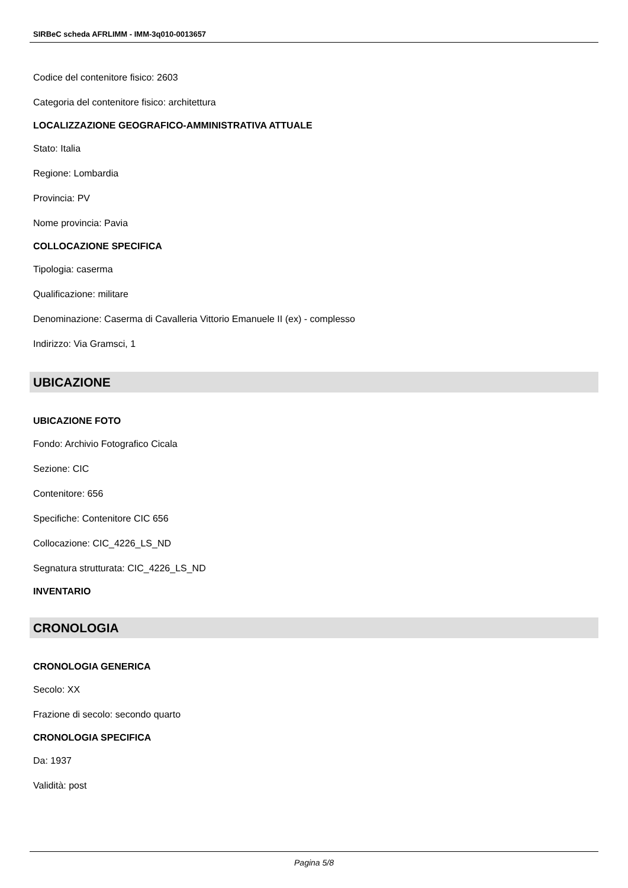SIRBeC scheda AFRLIMM - IMM-3q010-0013657
Codice del contenitore fisico: 2603
Categoria del contenitore fisico: architettura
LOCALIZZAZIONE GEOGRAFICO-AMMINISTRATIVA ATTUALE
Stato: Italia
Regione: Lombardia
Provincia: PV
Nome provincia: Pavia
COLLOCAZIONE SPECIFICA
Tipologia: caserma
Qualificazione: militare
Denominazione: Caserma di Cavalleria Vittorio Emanuele II (ex) - complesso
Indirizzo: Via Gramsci, 1
UBICAZIONE
UBICAZIONE FOTO
Fondo: Archivio Fotografico Cicala
Sezione: CIC
Contenitore: 656
Specifiche: Contenitore CIC 656
Collocazione: CIC_4226_LS_ND
Segnatura strutturata: CIC_4226_LS_ND
INVENTARIO
CRONOLOGIA
CRONOLOGIA GENERICA
Secolo: XX
Frazione di secolo: secondo quarto
CRONOLOGIA SPECIFICA
Da: 1937
Validità: post
Pagina 5/8